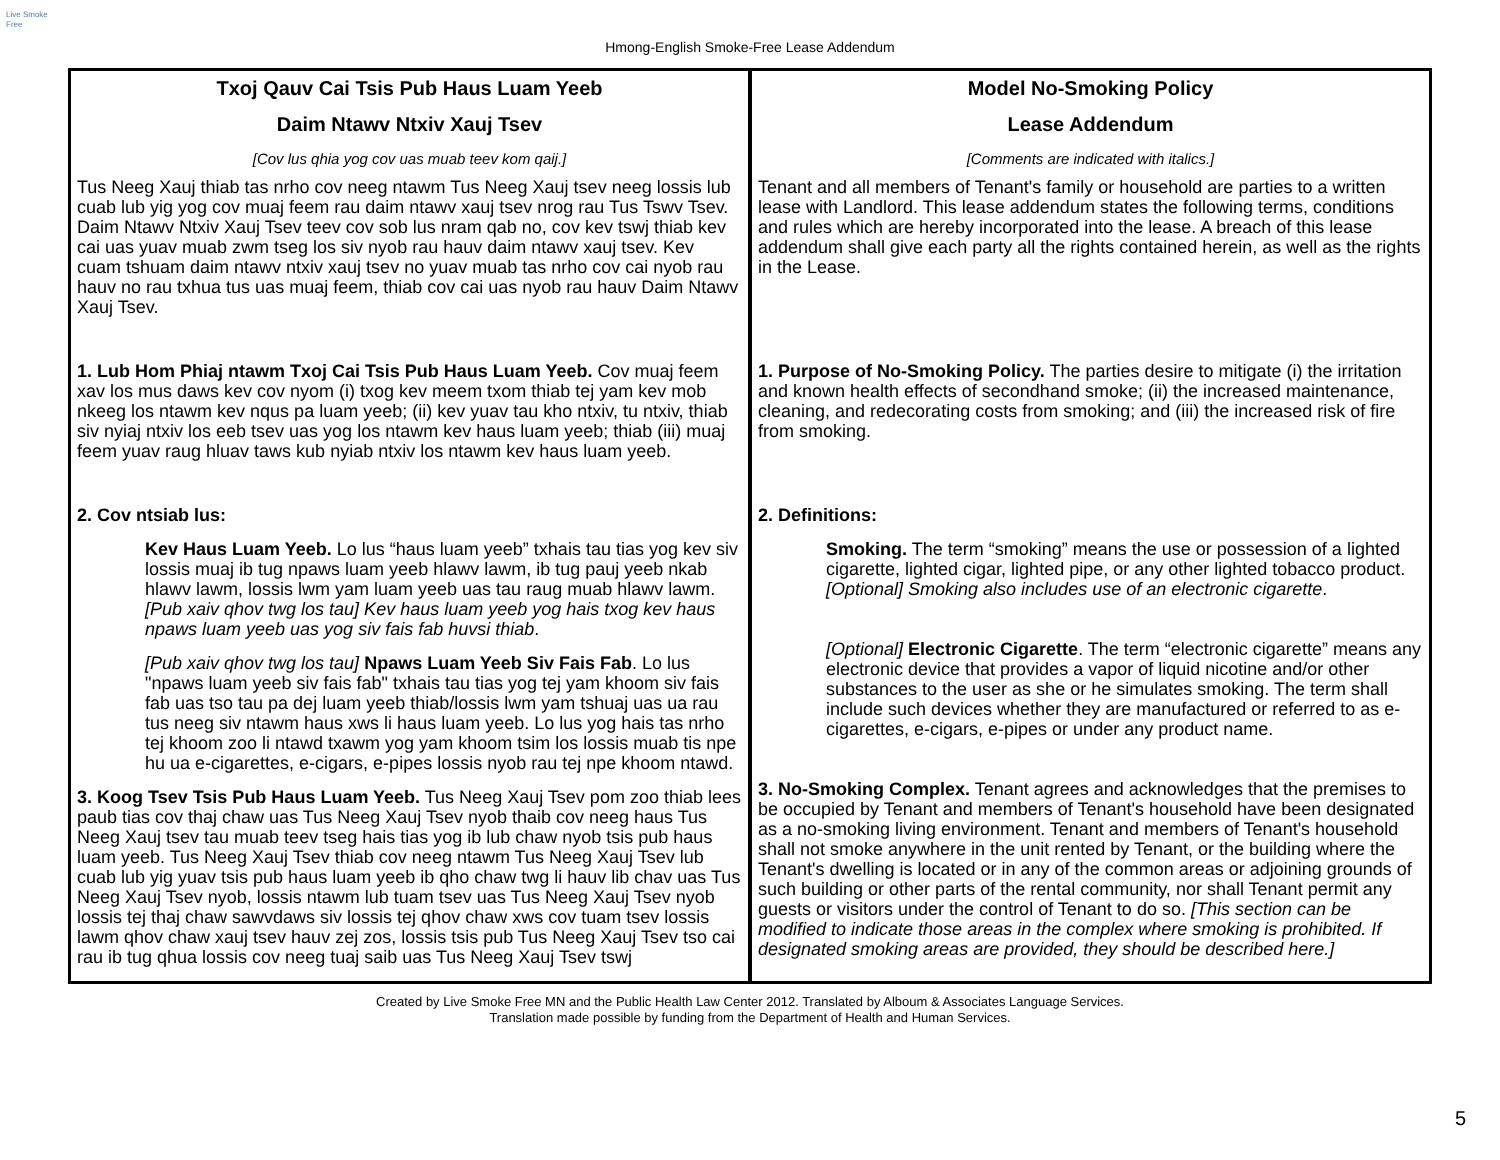Live Smoke Free
Hmong-English Smoke-Free Lease Addendum
| Txoj Qauv Cai Tsis Pub Haus Luam Yeeb Daim Ntawv Ntxiv Xauj Tsev [Cov lus qhia yog cov uas muab teev kom qaij.] Tus Neeg Xauj thiab tas nrho cov neeg ntawm Tus Neeg Xauj tsev neeg lossis lub cuab lub yig yog cov muaj feem rau daim ntawv xauj tsev nrog rau Tus Tswv Tsev. Daim Ntawv Ntxiv Xauj Tsev teev cov sob lus nram qab no, cov kev tswj thiab kev cai uas yuav muab zwm tseg los siv nyob rau hauv daim ntawv xauj tsev. Kev cuam tshuam daim ntawv ntxiv xauj tsev no yuav muab tas nrho cov cai nyob rau hauv no rau txhua tus uas muaj feem, thiab cov cai uas nyob rau hauv Daim Ntawv Xauj Tsev. 1. Lub Hom Phiaj ntawm Txoj Cai Tsis Pub Haus Luam Yeeb. Cov muaj feem xav los mus daws kev cov nyom (i) txog kev meem txom thiab tej yam kev mob nkeeg los ntawm kev nqus pa luam yeeb; (ii) kev yuav tau kho ntxiv, tu ntxiv, thiab siv nyiaj ntxiv los eeb tsev uas yog los ntawm kev haus luam yeeb; thiab (iii) muaj feem yuav raug hluav taws kub nyiab ntxiv los ntawm kev haus luam yeeb. 2. Cov ntsiab lus: Kev Haus Luam Yeeb. Lo lus “haus luam yeeb” txhais tau tias yog kev siv lossis muaj ib tug npaws luam yeeb hlawv lawm, ib tug pauj yeeb nkab hlawv lawm, lossis lwm yam luam yeeb uas tau raug muab hlawv lawm. [Pub xaiv qhov twg los tau] Kev haus luam yeeb yog hais txog kev haus npaws luam yeeb uas yog siv fais fab huvsi thiab . [Pub xaiv qhov twg los tau] Npaws Luam Yeeb Siv Fais Fab . Lo lus "npaws luam yeeb siv fais fab" txhais tau tias yog tej yam khoom siv fais fab uas tso tau pa dej luam yeeb thiab/lossis lwm yam tshuaj uas ua rau tus neeg siv ntawm haus xws li haus luam yeeb. Lo lus yog hais tas nrho tej khoom zoo li ntawd txawm yog yam khoom tsim los lossis muab tis npe hu ua e-cigarettes, e-cigars, e-pipes lossis nyob rau tej npe khoom ntawd. 3. Koog Tsev Tsis Pub Haus Luam Yeeb. Tus Neeg Xauj Tsev pom zoo thiab lees paub tias cov thaj chaw uas Tus Neeg Xauj Tsev nyob thaib cov neeg haus Tus Neeg Xauj tsev tau muab teev tseg hais tias yog ib lub chaw nyob tsis pub haus luam yeeb. Tus Neeg Xauj Tsev thiab cov neeg ntawm Tus Neeg Xauj Tsev lub cuab lub yig yuav tsis pub haus luam yeeb ib qho chaw twg li hauv lib chav uas Tus Neeg Xauj Tsev nyob, lossis ntawm lub tuam tsev uas Tus Neeg Xauj Tsev nyob lossis tej thaj chaw sawvdaws siv lossis tej qhov chaw xws cov tuam tsev lossis lawm qhov chaw xauj tsev hauv zej zos, lossis tsis pub Tus Neeg Xauj Tsev tso cai rau ib tug qhua lossis cov neeg tuaj saib uas Tus Neeg Xauj Tsev tswj | Model No-Smoking Policy Lease Addendum [Comments are indicated with italics.] Tenant and all members of Tenant's family or household are parties to a written lease with Landlord. This lease addendum states the following terms, conditions and rules which are hereby incorporated into the lease. A breach of this lease addendum shall give each party all the rights contained herein, as well as the rights in the Lease. 1. Purpose of No-Smoking Policy. The parties desire to mitigate (i) the irritation and known health effects of secondhand smoke; (ii) the increased maintenance, cleaning, and redecorating costs from smoking; and (iii) the increased risk of fire from smoking. 2. Definitions: Smoking. The term “smoking” means the use or possession of a lighted cigarette, lighted cigar, lighted pipe, or any other lighted tobacco product. [Optional] Smoking also includes use of an electronic cigarette . [Optional] Electronic Cigarette . The term “electronic cigarette” means any electronic device that provides a vapor of liquid nicotine and/or other substances to the user as she or he simulates smoking. The term shall include such devices whether they are manufactured or referred to as e-cigarettes, e-cigars, e-pipes or under any product name. 3. No-Smoking Complex. Tenant agrees and acknowledges that the premises to be occupied by Tenant and members of Tenant's household have been designated as a no-smoking living environment. Tenant and members of Tenant's household shall not smoke anywhere in the unit rented by Tenant, or the building where the Tenant's dwelling is located or in any of the common areas or adjoining grounds of such building or other parts of the rental community, nor shall Tenant permit any guests or visitors under the control of Tenant to do so. [This section can be modified to indicate those areas in the complex where smoking is prohibited. If designated smoking areas are provided, they should be described here.] |
Created by Live Smoke Free MN and the Public Health Law Center 2012. Translated by Alboum & Associates Language Services.
Translation made possible by funding from the Department of Health and Human Services.
5